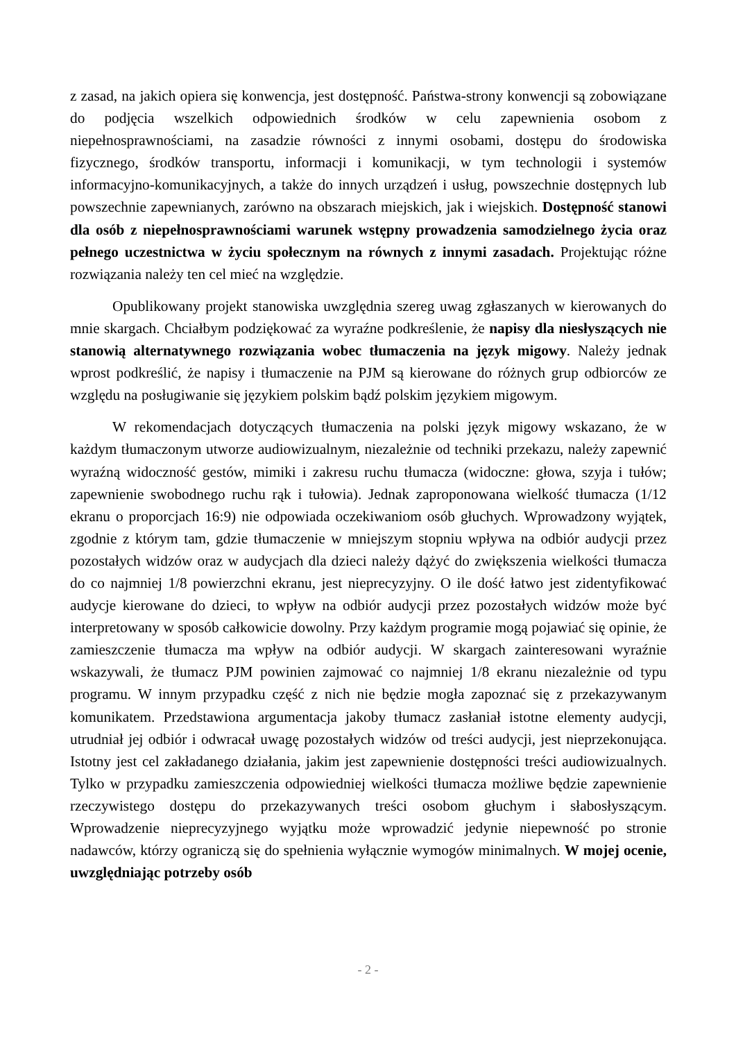z zasad, na jakich opiera się konwencja, jest dostępność. Państwa-strony konwencji są zobowiązane do podjęcia wszelkich odpowiednich środków w celu zapewnienia osobom z niepełnosprawnościami, na zasadzie równości z innymi osobami, dostępu do środowiska fizycznego, środków transportu, informacji i komunikacji, w tym technologii i systemów informacyjno-komunikacyjnych, a także do innych urządzeń i usług, powszechnie dostępnych lub powszechnie zapewnianych, zarówno na obszarach miejskich, jak i wiejskich. Dostępność stanowi dla osób z niepełnosprawnościami warunek wstępny prowadzenia samodzielnego życia oraz pełnego uczestnictwa w życiu społecznym na równych z innymi zasadach. Projektując różne rozwiązania należy ten cel mieć na względzie.
Opublikowany projekt stanowiska uwzględnia szereg uwag zgłaszanych w kierowanych do mnie skargach. Chciałbym podziękować za wyraźne podkreślenie, że napisy dla niesłyszących nie stanowią alternatywnego rozwiązania wobec tłumaczenia na język migowy. Należy jednak wprost podkreślić, że napisy i tłumaczenie na PJM są kierowane do różnych grup odbiorców ze względu na posługiwanie się językiem polskim bądź polskim językiem migowym.
W rekomendacjach dotyczących tłumaczenia na polski język migowy wskazano, że w każdym tłumaczonym utworze audiowizualnym, niezależnie od techniki przekazu, należy zapewnić wyraźną widoczność gestów, mimiki i zakresu ruchu tłumacza (widoczne: głowa, szyja i tułów; zapewnienie swobodnego ruchu rąk i tułowia). Jednak zaproponowana wielkość tłumacza (1/12 ekranu o proporcjach 16:9) nie odpowiada oczekiwaniom osób głuchych. Wprowadzony wyjątek, zgodnie z którym tam, gdzie tłumaczenie w mniejszym stopniu wpływa na odbiór audycji przez pozostałych widzów oraz w audycjach dla dzieci należy dążyć do zwiększenia wielkości tłumacza do co najmniej 1/8 powierzchni ekranu, jest nieprecyzyjny. O ile dość łatwo jest zidentyfikować audycje kierowane do dzieci, to wpływ na odbiór audycji przez pozostałych widzów może być interpretowany w sposób całkowicie dowolny. Przy każdym programie mogą pojawiać się opinie, że zamieszczenie tłumacza ma wpływ na odbiór audycji. W skargach zainteresowani wyraźnie wskazywali, że tłumacz PJM powinien zajmować co najmniej 1/8 ekranu niezależnie od typu programu. W innym przypadku część z nich nie będzie mogła zapoznać się z przekazywanym komunikatem. Przedstawiona argumentacja jakoby tłumacz zasłaniał istotne elementy audycji, utrudniał jej odbiór i odwracał uwagę pozostałych widzów od treści audycji, jest nieprzekonująca. Istotny jest cel zakładanego działania, jakim jest zapewnienie dostępności treści audiowizualnych. Tylko w przypadku zamieszczenia odpowiedniej wielkości tłumacza możliwe będzie zapewnienie rzeczywistego dostępu do przekazywanych treści osobom głuchym i słabosłyszącym. Wprowadzenie nieprecyzyjnego wyjątku może wprowadzić jedynie niepewność po stronie nadawców, którzy ograniczą się do spełnienia wyłącznie wymogów minimalnych. W mojej ocenie, uwzględniając potrzeby osób
- 2 -